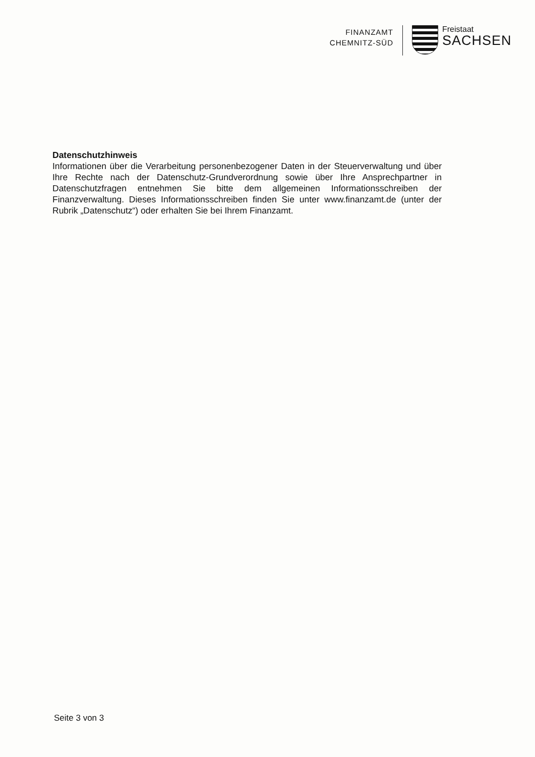FINANZAMT
CHEMNITZ-SÜD
Freistaat
SACHSEN
Datenschutzhinweis
Informationen über die Verarbeitung personenbezogener Daten in der Steuerverwaltung und über Ihre Rechte nach der Datenschutz-Grundverordnung sowie über Ihre Ansprechpartner in Datenschutzfragen entnehmen Sie bitte dem allgemeinen Informationsschreiben der Finanzverwaltung. Dieses Informationsschreiben finden Sie unter www.finanzamt.de (unter der Rubrik „Datenschutz“) oder erhalten Sie bei Ihrem Finanzamt.
Seite 3 von 3